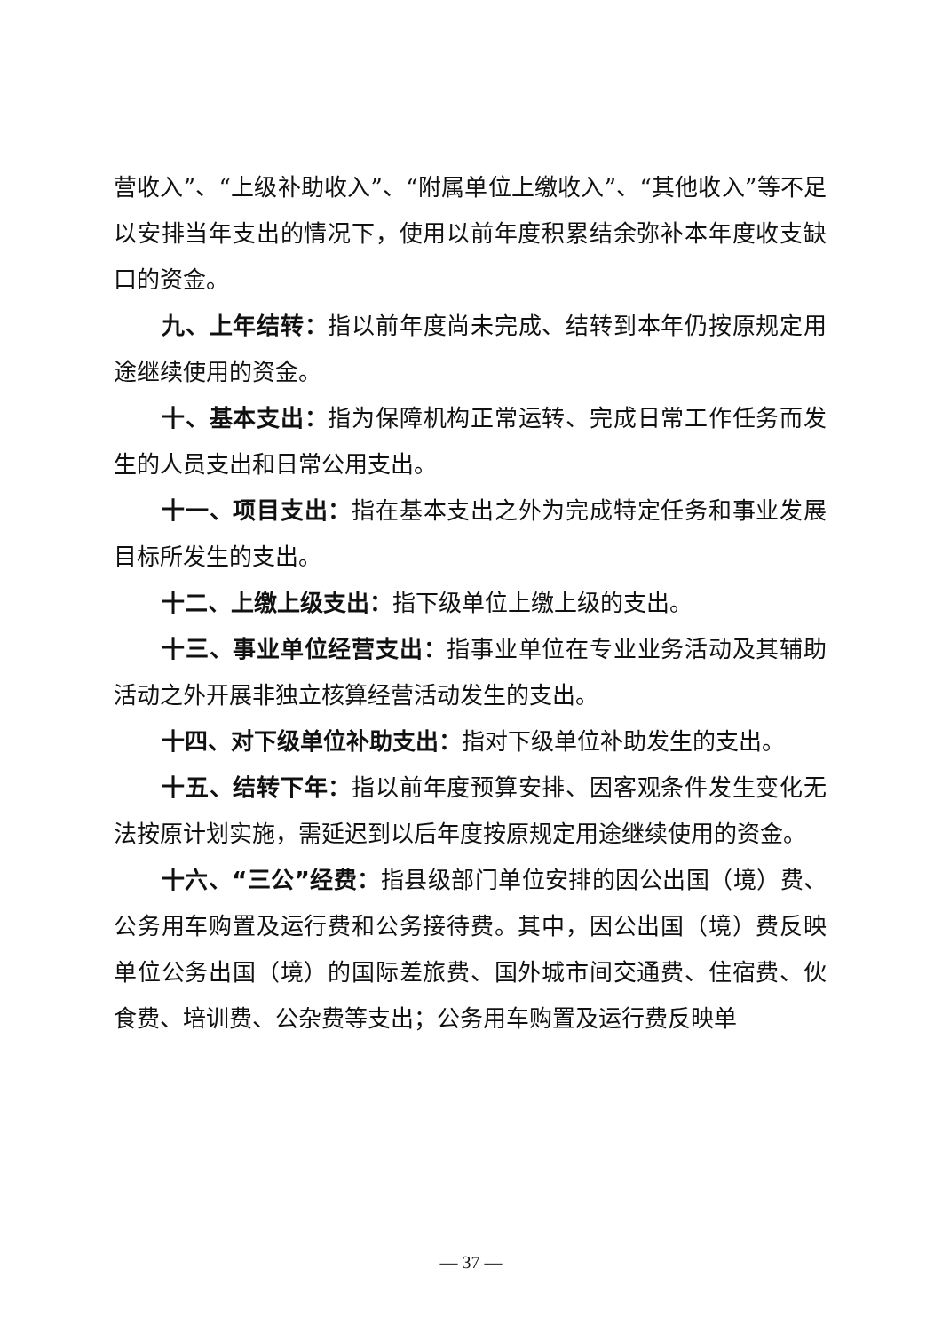营收入”、“上级补助收入”、“附属单位上缴收入”、“其他收入”等不足以安排当年支出的情况下，使用以前年度积累结余弥补本年度收支缺口的资金。
九、上年结转：指以前年度尚未完成、结转到本年仍按原规定用途继续使用的资金。
十、基本支出：指为保障机构正常运转、完成日常工作任务而发生的人员支出和日常公用支出。
十一、项目支出：指在基本支出之外为完成特定任务和事业发展目标所发生的支出。
十二、上缴上级支出：指下级单位上缴上级的支出。
十三、事业单位经营支出：指事业单位在专业业务活动及其辅助活动之外开展非独立核算经营活动发生的支出。
十四、对下级单位补助支出：指对下级单位补助发生的支出。
十五、结转下年：指以前年度预算安排、因客观条件发生变化无法按原计划实施，需延迟到以后年度按原规定用途继续使用的资金。
十六、“三公”经费：指县级部门单位安排的因公出国（境）费、公务用车购置及运行费和公务接待费。其中，因公出国（境）费反映单位公务出国（境）的国际差旅费、国外城市间交通费、住宿费、伙食费、培训费、公杂费等支出；公务用车购置及运行费反映单
— 37 —